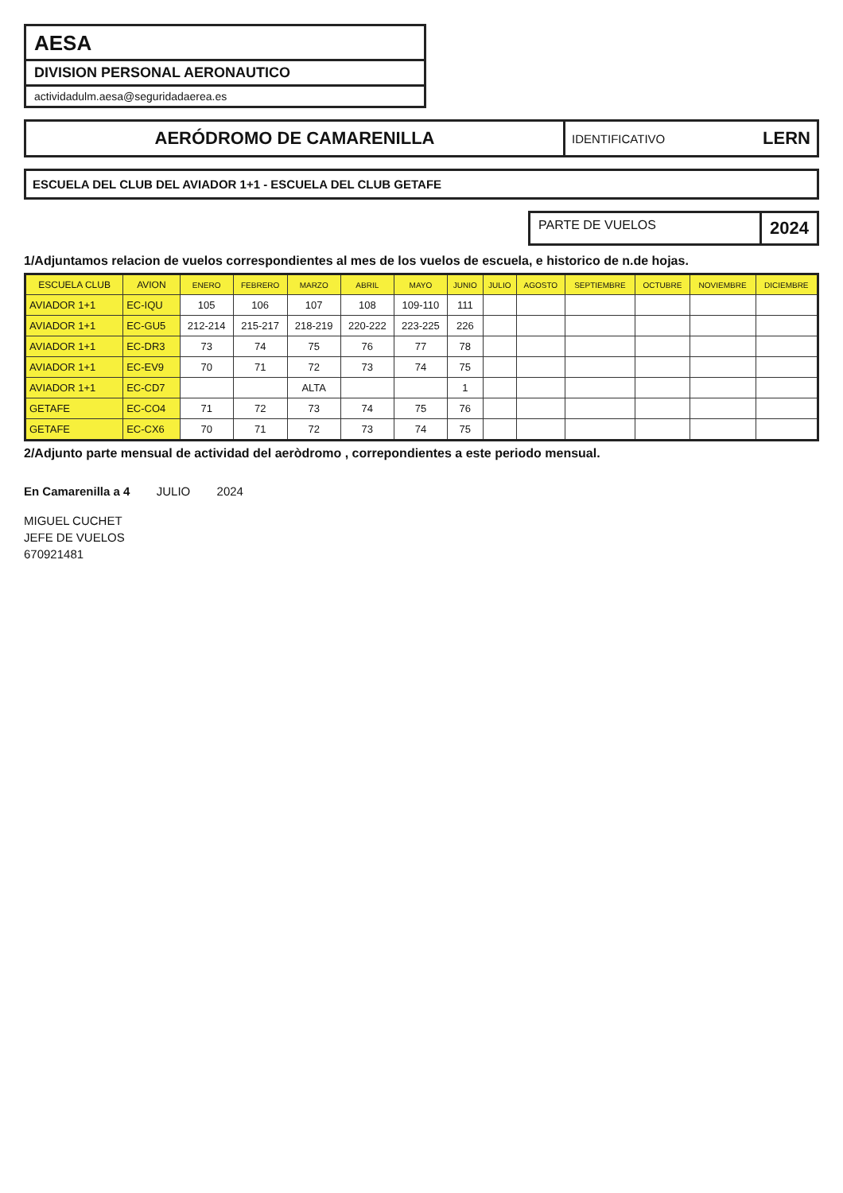AESA
DIVISION PERSONAL AERONAUTICO
actividadulm.aesa@seguridadaerea.es
AERÓDROMO DE CAMARENILLA
IDENTIFICATIVO LERN
ESCUELA DEL CLUB DEL AVIADOR 1+1 - ESCUELA DEL CLUB GETAFE
PARTE DE VUELOS
2024
1/Adjuntamos relacion de vuelos correspondientes al mes de los vuelos de escuela, e historico de n.de hojas.
| ESCUELA CLUB | AVION | ENERO | FEBRERO | MARZO | ABRIL | MAYO | JUNIO | JULIO | AGOSTO | SEPTIEMBRE | OCTUBRE | NOVIEMBRE | DICIEMBRE |
| --- | --- | --- | --- | --- | --- | --- | --- | --- | --- | --- | --- | --- | --- |
| AVIADOR 1+1 | EC-IQU | 105 | 106 | 107 | 108 | 109-110 | 111 | | | | | | |
| AVIADOR 1+1 | EC-GU5 | 212-214 | 215-217 | 218-219 | 220-222 | 223-225 | 226 | | | | | | |
| AVIADOR 1+1 | EC-DR3 | 73 | 74 | 75 | 76 | 77 | 78 | | | | | | |
| AVIADOR 1+1 | EC-EV9 | 70 | 71 | 72 | 73 | 74 | 75 | | | | | | |
| AVIADOR 1+1 | EC-CD7 | | | ALTA | | | 1 | | | | | | |
| GETAFE | EC-CO4 | 71 | 72 | 73 | 74 | 75 | 76 | | | | | | |
| GETAFE | EC-CX6 | 70 | 71 | 72 | 73 | 74 | 75 | | | | | | |
2/Adjunto parte mensual de actividad del aeròdromo , correpondientes a este periodo mensual.
En Camarenilla a 4 JULIO 2024
MIGUEL CUCHET
JEFE DE VUELOS
670921481